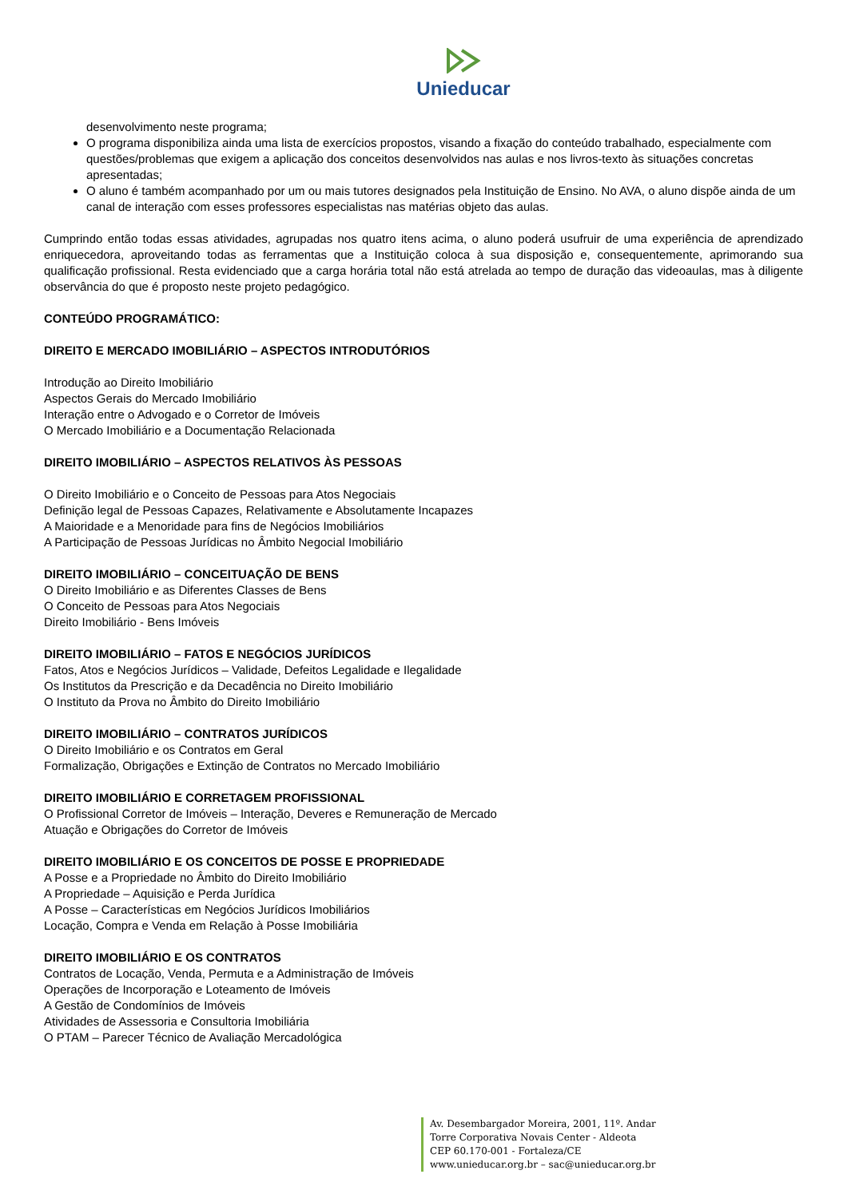Unieducar
desenvolvimento neste programa;
O programa disponibiliza ainda uma lista de exercícios propostos, visando a fixação do conteúdo trabalhado, especialmente com questões/problemas que exigem a aplicação dos conceitos desenvolvidos nas aulas e nos livros-texto às situações concretas apresentadas;
O aluno é também acompanhado por um ou mais tutores designados pela Instituição de Ensino. No AVA, o aluno dispõe ainda de um canal de interação com esses professores especialistas nas matérias objeto das aulas.
Cumprindo então todas essas atividades, agrupadas nos quatro itens acima, o aluno poderá usufruir de uma experiência de aprendizado enriquecedora, aproveitando todas as ferramentas que a Instituição coloca à sua disposição e, consequentemente, aprimorando sua qualificação profissional. Resta evidenciado que a carga horária total não está atrelada ao tempo de duração das videoaulas, mas à diligente observância do que é proposto neste projeto pedagógico.
CONTEÚDO PROGRAMÁTICO:
DIREITO E MERCADO IMOBILIÁRIO – ASPECTOS INTRODUTÓRIOS
Introdução ao Direito Imobiliário
Aspectos Gerais do Mercado Imobiliário
Interação entre o Advogado e o Corretor de Imóveis
O Mercado Imobiliário e a Documentação Relacionada
DIREITO IMOBILIÁRIO – ASPECTOS RELATIVOS ÀS PESSOAS
O Direito Imobiliário e o Conceito de Pessoas para Atos Negociais
Definição legal de Pessoas Capazes, Relativamente e Absolutamente Incapazes
A Maioridade e a Menoridade para fins de Negócios Imobiliários
A Participação de Pessoas Jurídicas no Âmbito Negocial Imobiliário
DIREITO IMOBILIÁRIO – CONCEITUAÇÃO DE BENS
O Direito Imobiliário e as Diferentes Classes de Bens
O Conceito de Pessoas para Atos Negociais
Direito Imobiliário - Bens Imóveis
DIREITO IMOBILIÁRIO – FATOS E NEGÓCIOS JURÍDICOS
Fatos, Atos e Negócios Jurídicos – Validade, Defeitos Legalidade e Ilegalidade
Os Institutos da Prescrição e da Decadência no Direito Imobiliário
O Instituto da Prova no Âmbito do Direito Imobiliário
DIREITO IMOBILIÁRIO – CONTRATOS JURÍDICOS
O Direito Imobiliário e os Contratos em Geral
Formalização, Obrigações e Extinção de Contratos no Mercado Imobiliário
DIREITO IMOBILIÁRIO E CORRETAGEM PROFISSIONAL
O Profissional Corretor de Imóveis – Interação, Deveres e Remuneração de Mercado
Atuação e Obrigações do Corretor de Imóveis
DIREITO IMOBILIÁRIO E OS CONCEITOS DE POSSE E PROPRIEDADE
A Posse e a Propriedade no Âmbito do Direito Imobiliário
A Propriedade – Aquisição e Perda Jurídica
A Posse – Características em Negócios Jurídicos Imobiliários
Locação, Compra e Venda em Relação à Posse Imobiliária
DIREITO IMOBILIÁRIO E OS CONTRATOS
Contratos de Locação, Venda, Permuta e a Administração de Imóveis
Operações de Incorporação e Loteamento de Imóveis
A Gestão de Condomínios de Imóveis
Atividades de Assessoria e Consultoria Imobiliária
O PTAM – Parecer Técnico de Avaliação Mercadológica
Av. Desembargador Moreira, 2001, 11º. Andar
Torre Corporativa Novais Center - Aldeota
CEP 60.170-001 - Fortaleza/CE
www.unieducar.org.br – sac@unieducar.org.br